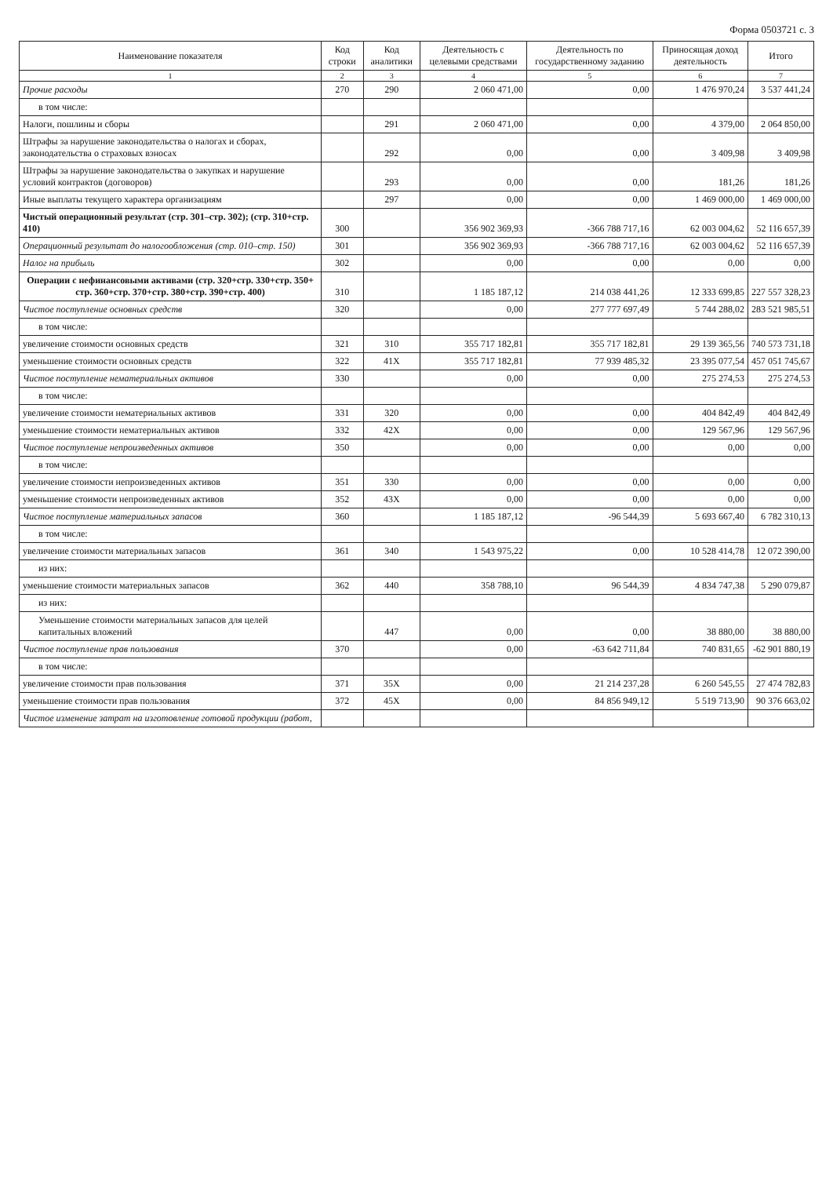Форма 0503721 с. 3
| Наименование показателя | Код строки | Код аналитики | Деятельность с целевыми средствами | Деятельность по государственному заданию | Приносящая доход деятельность | Итого |
| --- | --- | --- | --- | --- | --- | --- |
| 1 | 2 | 3 | 4 | 5 | 6 | 7 |
| Прочие расходы | 270 | 290 | 2 060 471,00 | 0,00 | 1 476 970,24 | 3 537 441,24 |
| в том числе: | | | | | | |
| Налоги, пошлины и сборы | | 291 | 2 060 471,00 | 0,00 | 4 379,00 | 2 064 850,00 |
| Штрафы за нарушение законодательства о налогах и сборах, законодательства о страховых взносах | | 292 | 0,00 | 0,00 | 3 409,98 | 3 409,98 |
| Штрафы за нарушение законодательства о закупках и нарушение условий контрактов (договоров) | | 293 | 0,00 | 0,00 | 181,26 | 181,26 |
| Иные выплаты текущего характера организациям | | 297 | 0,00 | 0,00 | 1 469 000,00 | 1 469 000,00 |
| Чистый операционный результат (стр. 301–стр. 302); (стр. 310+стр. 410) | 300 | | 356 902 369,93 | -366 788 717,16 | 62 003 004,62 | 52 116 657,39 |
| Операционный результат до налогообложения (стр. 010–стр. 150) | 301 | | 356 902 369,93 | -366 788 717,16 | 62 003 004,62 | 52 116 657,39 |
| Налог на прибыль | 302 | | 0,00 | 0,00 | 0,00 | 0,00 |
| Операции с нефинансовыми активами (стр. 320+стр. 330+стр. 350+ стр. 360+стр. 370+стр. 380+стр. 390+стр. 400) | 310 | | 1 185 187,12 | 214 038 441,26 | 12 333 699,85 | 227 557 328,23 |
| Чистое поступление основных средств | 320 | | 0,00 | 277 777 697,49 | 5 744 288,02 | 283 521 985,51 |
| в том числе: | | | | | | |
| увеличение стоимости основных средств | 321 | 310 | 355 717 182,81 | 355 717 182,81 | 29 139 365,56 | 740 573 731,18 |
| уменьшение стоимости основных средств | 322 | 41X | 355 717 182,81 | 77 939 485,32 | 23 395 077,54 | 457 051 745,67 |
| Чистое поступление нематериальных активов | 330 | | 0,00 | 0,00 | 275 274,53 | 275 274,53 |
| в том числе: | | | | | | |
| увеличение стоимости нематериальных активов | 331 | 320 | 0,00 | 0,00 | 404 842,49 | 404 842,49 |
| уменьшение стоимости нематериальных активов | 332 | 42X | 0,00 | 0,00 | 129 567,96 | 129 567,96 |
| Чистое поступление непроизведенных активов | 350 | | 0,00 | 0,00 | 0,00 | 0,00 |
| в том числе: | | | | | | |
| увеличение стоимости непроизведенных активов | 351 | 330 | 0,00 | 0,00 | 0,00 | 0,00 |
| уменьшение стоимости непроизведенных активов | 352 | 43X | 0,00 | 0,00 | 0,00 | 0,00 |
| Чистое поступление материальных запасов | 360 | | 1 185 187,12 | -96 544,39 | 5 693 667,40 | 6 782 310,13 |
| в том числе: | | | | | | |
| увеличение стоимости материальных запасов | 361 | 340 | 1 543 975,22 | 0,00 | 10 528 414,78 | 12 072 390,00 |
| из них: | | | | | | |
| уменьшение стоимости материальных запасов | 362 | 440 | 358 788,10 | 96 544,39 | 4 834 747,38 | 5 290 079,87 |
| из них: | | | | | | |
| Уменьшение стоимости материальных запасов для целей капитальных вложений | | 447 | 0,00 | 0,00 | 38 880,00 | 38 880,00 |
| Чистое поступление прав пользования | 370 | | 0,00 | -63 642 711,84 | 740 831,65 | -62 901 880,19 |
| в том числе: | | | | | | |
| увеличение стоимости прав пользования | 371 | 35X | 0,00 | 21 214 237,28 | 6 260 545,55 | 27 474 782,83 |
| уменьшение стоимости прав пользования | 372 | 45X | 0,00 | 84 856 949,12 | 5 519 713,90 | 90 376 663,02 |
| Чистое изменение затрат на изготовление готовой продукции (работ, | | | | | | |